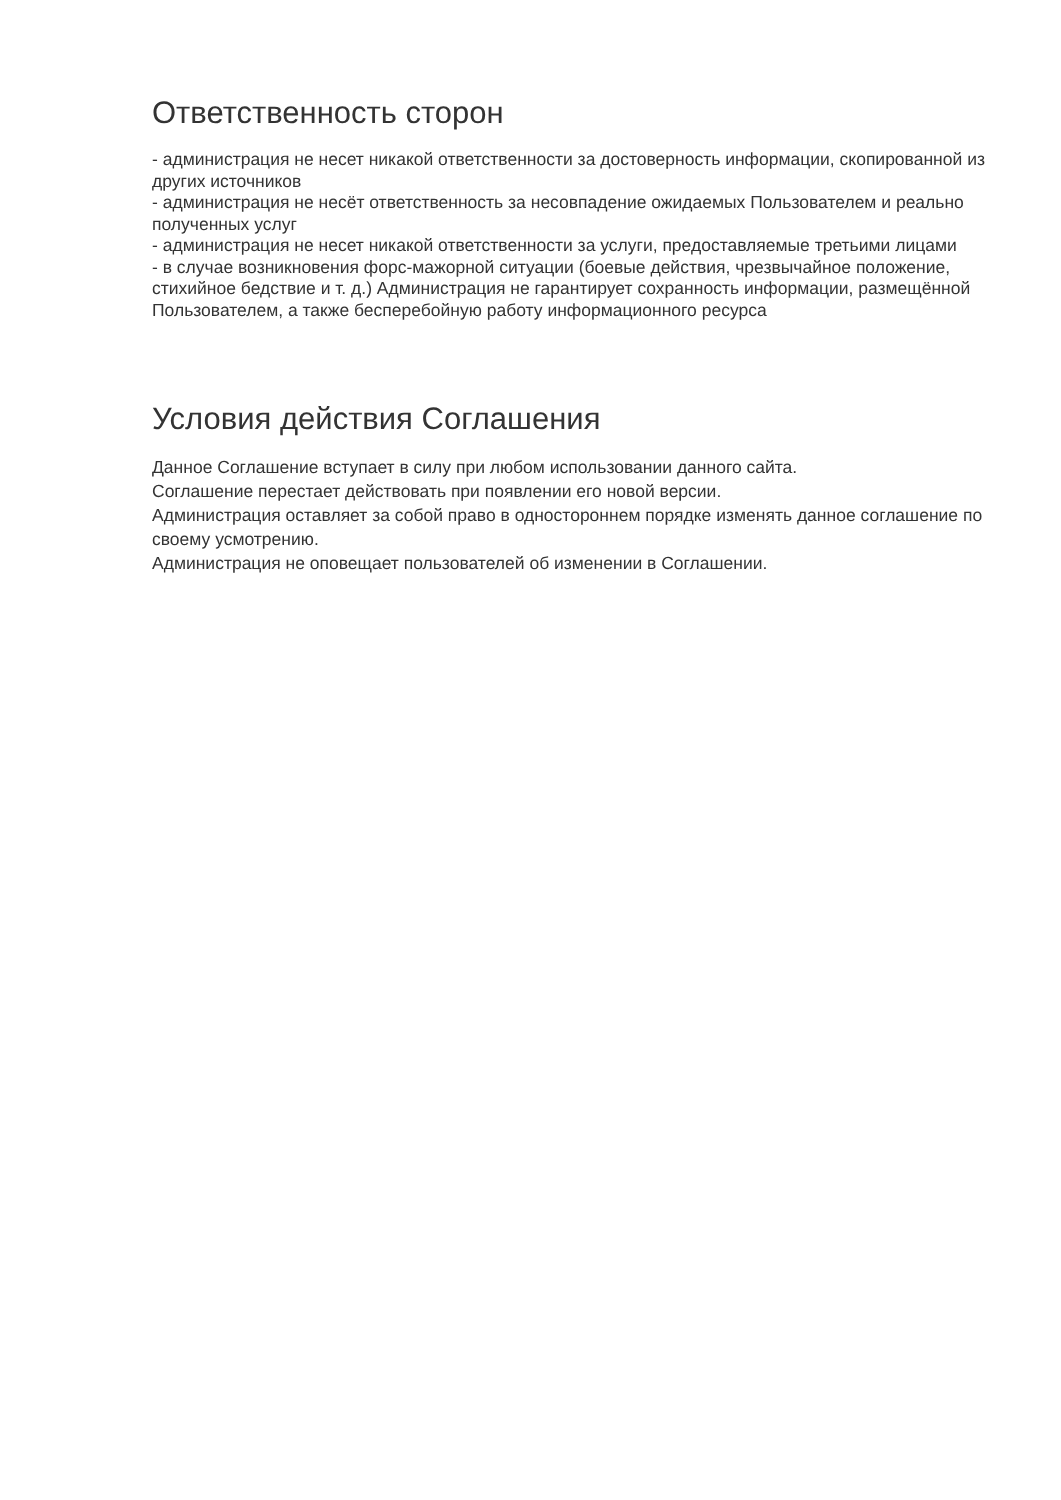Ответственность сторон
- администрация не несет никакой ответственности за достоверность информации, скопированной из других источников
- администрация не несёт ответственность за несовпадение ожидаемых Пользователем и реально полученных услуг
- администрация не несет никакой ответственности за услуги, предоставляемые третьими лицами
- в случае возникновения форс-мажорной ситуации (боевые действия, чрезвычайное положение, стихийное бедствие и т. д.) Администрация не гарантирует сохранность информации, размещённой Пользователем, а также бесперебойную работу информационного ресурса
Условия действия Соглашения
Данное Соглашение вступает в силу при любом использовании данного сайта.
Соглашение перестает действовать при появлении его новой версии.
Администрация оставляет за собой право в одностороннем порядке изменять данное соглашение по своему усмотрению.
Администрация не оповещает пользователей об изменении в Соглашении.